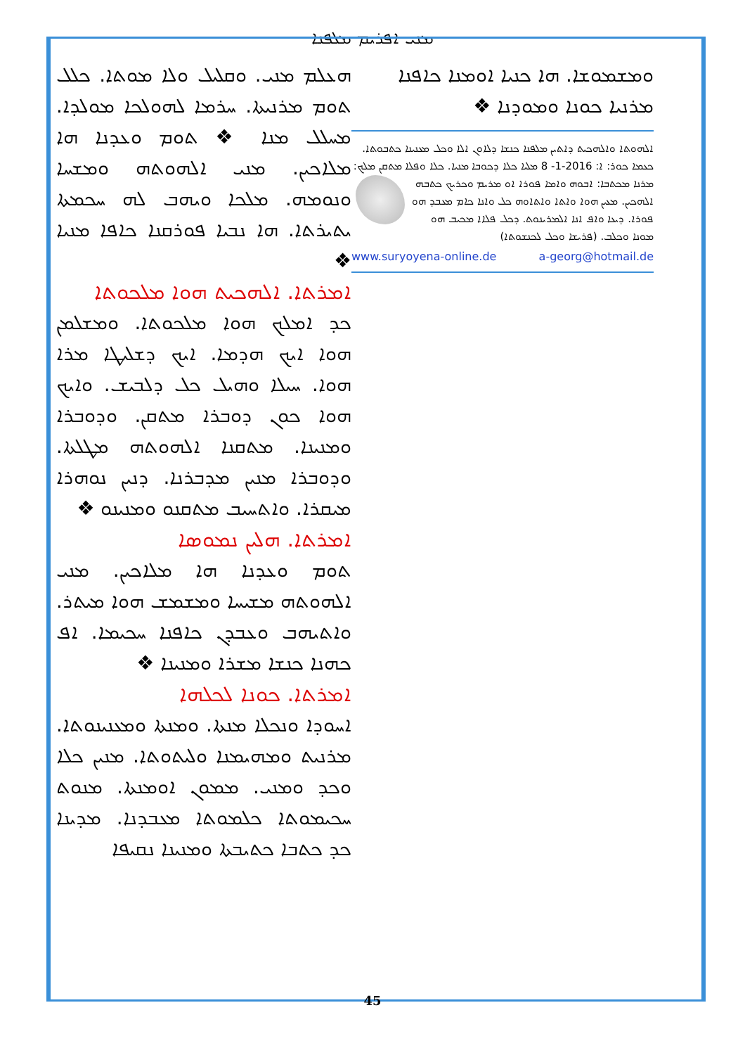ܡܢܝ ܐܦܪܝܡ ܡܠܦܢܐ
ܗܥܠܡ ܡܢܝ. ܘܩܠܝܠ ܘܠܐ ܡܘܬܐ. ܟܠܠ ܬܘܡ ܡܪܢܝܬܐ. ܚܪܡܐ ܠܗܘܠܟܐ ܡܘܠܕܐ. ܡܚܠܠ ܡܢܐ ❖ ܬܘܡ ܘܥܕܢܐ ܗܐ ܡܠܐܟܝܢ. ܡܢܝ ܐܠܗܘܬܗ ܘܡܫܚܐ ܘܢܘܡܗ. ܡܠܟܐ ܘܝܗܒ ܠܗ ܚܟܡܬܐ ܝܬܝܪܬܐ. ܗܐ ܢܒܝܐ ܦܘܪܩܢܐ ܟܐܦܐ ܡܢܝܐ ❖
ܐܡܪܬܐ. ܐܠܗܟܝܬ ܗܘܐ ܡܠܟܘܬܐ
ܟܕ ܐܡܠܟ ܗܘܐ ܡܠܟܘܬܐ. ܘܡܫܠܡܢ ܗܘܐ ܐܝܟ ܗܕܡܐ. ܐܝܟ ܕܫܠܝܛܐ ܡܪܐ ܗܘܐ. ܚܝܠܐ ܘܗܝܠ ܟܠ ܕܠܒܝܫ. ܘܐܝܟ ܗܘܐ ܟܘܢ ܕܘܒܪܐ ܡܬܩܢ. ܘܕܘܒܪܐ ܘܡܢܝܢܐ. ܡܬܩܢܐ ܐܠܗܘܬܗ ܡܛܠܬܐ. ܘܕܘܒܪܐ ܡܢܝܢ ܡܕܒܪܢܐ. ܕܢܝܢ ܢܘܗܪܐ ܡܝܩܪܐ. ܘܐܬܚܝܒ ܡܬܩܢܘ ܘܡܢܝܢܘ ❖
ܐܡܪܬܐ. ܗܠܝܢ ܢܡܘܣܐ
ܬܘܡ ܘܥܕܢܐ ܗܐ ܡܠܐܟܝܢ. ܡܢܝ ܐܠܗܘܬܗ ܡܫܝܚܐ ܘܡܫܡܫ ܗܘܐ ܡܝܬܪ. ܘܐܬܝܗܒ ܘܥܒܕܢ ܟܐܦܢܐ ܚܟܝܡܐ. ܐܦ ܟܗܢܐ ܟܢܫܐ ܡܫܪܐ ܘܡܢܝܢܐ ❖
ܐܡܪܬܐ. ܟܘܢܐ ܠܟܠܗܐ
ܐܚܘܕܐ ܘܢܟܠܐ ܡܢܬܐ. ܘܡܢܬܐ ܘܡܥܢܝܢܘܬܐ. ܡܪܢܝܬ ܘܡܗܝܡܢܐ ܘܠܝܬܘܬܐ. ܡܢܝܢ ܟܠܐ ܘܟܕ ܘܡܢܝ. ܡܡܘܢ ܐܘܡܢܬܐ. ܡܢܘܬ ܚܟܝܡܘܬܐ ܟܠܡܘܬܐ ܡܥܒܕܢܐ. ܡܕܝܢܐ ܟܕ ܟܬܒܐ ܟܬܝܒܬܐ ܘܡܢܝܢܐ ܢܩܝܦܐ
ܘܡܫܡܘܫܐ. ܗܐ ܟܢܝܐ ܐܘܡܢܐ ܟܐܦܢܐ ܡܪܢܝܐ ܟܘܢܐ ܘܡܘܕܢܐ ❖
ܐܠܗܘܬܐ ܘܐܠܗܟܝܬ ܕܐܬܝܢ ܡܠܦܢܐ ܟܢܫܐ ܕܠܐܘܢ ܐܠܐ ܘܟܠ ܡܥܢܝܢܐ ܟܬܒܘܬܐ. ܟܥܡܐ ܟܘܪ: ܐ: 2016-1- 8 ܡܠܝܐ ܟܠܐ ܕܟܘܒܐ ܡܢܝܐ. ܟܠܐ ܘܦܠܐ ܡܬܩܢ ܡܠܟ: ܡܪܢܐ ܡܟܬܒܐ: ܐܒܘܗ ܘܐܡܐ ܦܘܪܐ ܐܘ ܡܪܝܡ ܘܟܪܝܟ ܟܬܒܗ ܐܠܗܟܝܢ. ܡܥܝܢ ܗܘܐ ܘܐܬܐ ܘܐܬܐܘܗ ܟܠ ܘܐܢܐ ܟܐܡ ܡܥܒܕ ܗܘ ܦܘܪܐ. ܕܝܥܐ ܘܐܦ ܐܢܐ ܐܠܡܪܝܢܘܬ. ܕܟܠ ܦܠܐܐ ܡܟܝܒ ܗܘ ܡܘܢܐ ܘܟܠܒ. (ܦܪܝܫܐ ܘܟܠ ܠܟܢܫܘܬܐ)
www.suryoyena-online.de a-georg@hotmail.de
45